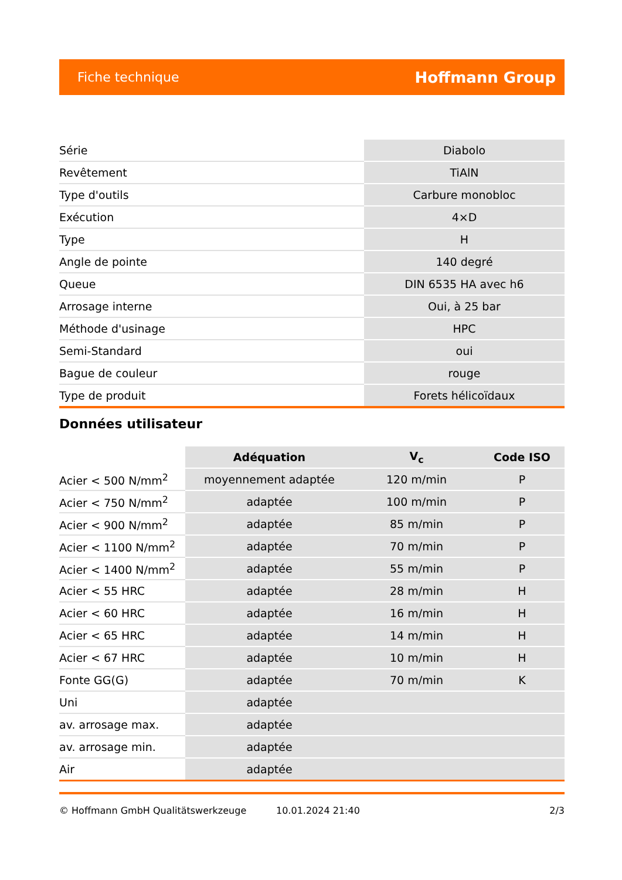Fiche technique Hoffmann Group
| Série | Diabolo |
| Revêtement | TiAlN |
| Type d'outils | Carbure monobloc |
| Exécution | 4×D |
| Type | H |
| Angle de pointe | 140 degré |
| Queue | DIN 6535 HA avec h6 |
| Arrosage interne | Oui, à 25 bar |
| Méthode d'usinage | HPC |
| Semi-Standard | oui |
| Bague de couleur | rouge |
| Type de produit | Forets hélicoïdaux |
Données utilisateur
| | Adéquation | V<sub>c</sub> | Code ISO |
| --- | --- | --- | --- |
| Acier < 500 N/mm<sup>2</sup> | moyennement adaptée | 120 m/min | P |
| Acier < 750 N/mm<sup>2</sup> | adaptée | 100 m/min | P |
| Acier < 900 N/mm<sup>2</sup> | adaptée | 85 m/min | P |
| Acier < 1100 N/mm<sup>2</sup> | adaptée | 70 m/min | P |
| Acier < 1400 N/mm<sup>2</sup> | adaptée | 55 m/min | P |
| Acier < 55 HRC | adaptée | 28 m/min | H |
| Acier < 60 HRC | adaptée | 16 m/min | H |
| Acier < 65 HRC | adaptée | 14 m/min | H |
| Acier < 67 HRC | adaptée | 10 m/min | H |
| Fonte GG(G) | adaptée | 70 m/min | K |
| Uni | adaptée | | |
| av. arrosage max. | adaptée | | |
| av. arrosage min. | adaptée | | |
| Air | adaptée | | |
© Hoffmann GmbH Qualitätswerkzeuge 10.01.2024 21:40 2/3